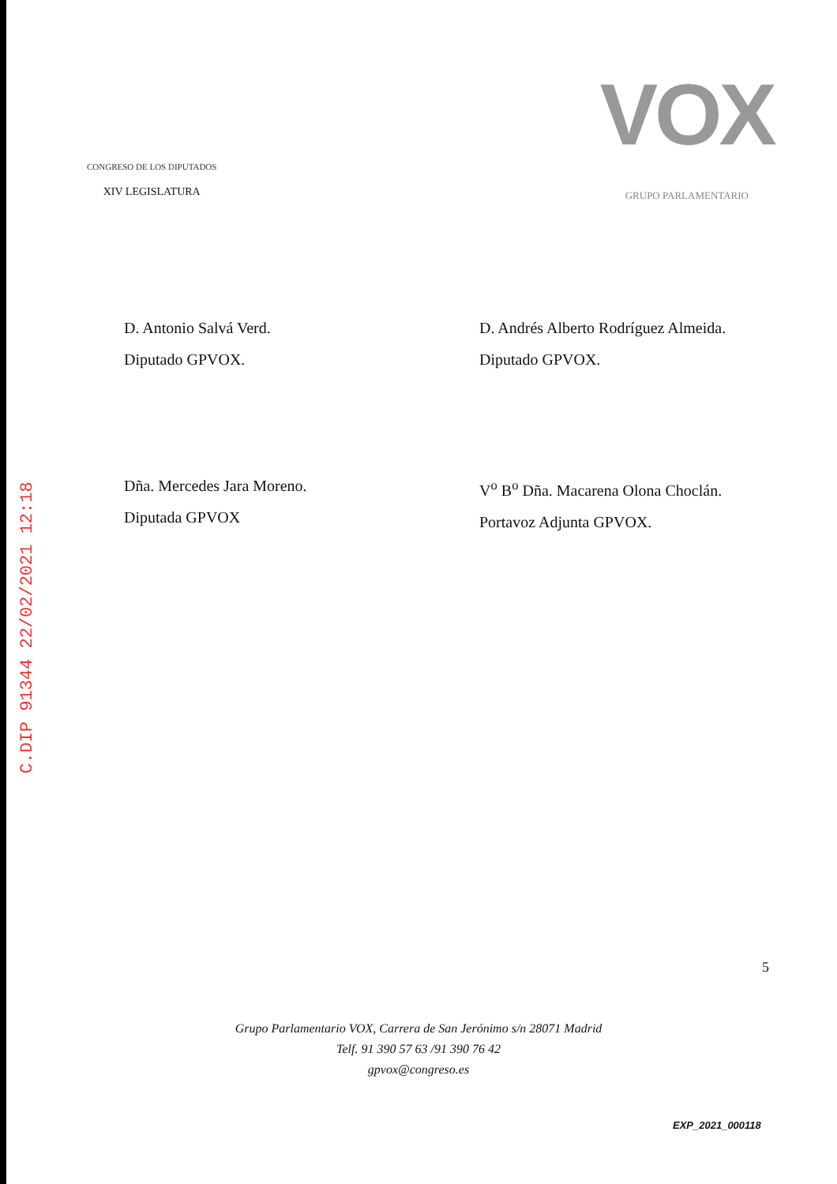C.DIP 91344 22/02/2021 12:18
CONGRESO DE LOS DIPUTADOS
XIV LEGISLATURA
VOX
GRUPO PARLAMENTARIO
D. Antonio Salvá Verd.
Diputado GPVOX.
D. Andrés Alberto Rodríguez Almeida.
Diputado GPVOX.
Dña. Mercedes Jara Moreno.
Diputada GPVOX
V<sup>o</sup> B<sup>o</sup> Dña. Macarena Olona Choclán.
Portavoz Adjunta GPVOX.
5
Grupo Parlamentario VOX, Carrera de San Jerónimo s/n 28071 Madrid
Telf. 91 390 57 63 /91 390 76 42
gpvox@congreso.es
EXP_2021_000118